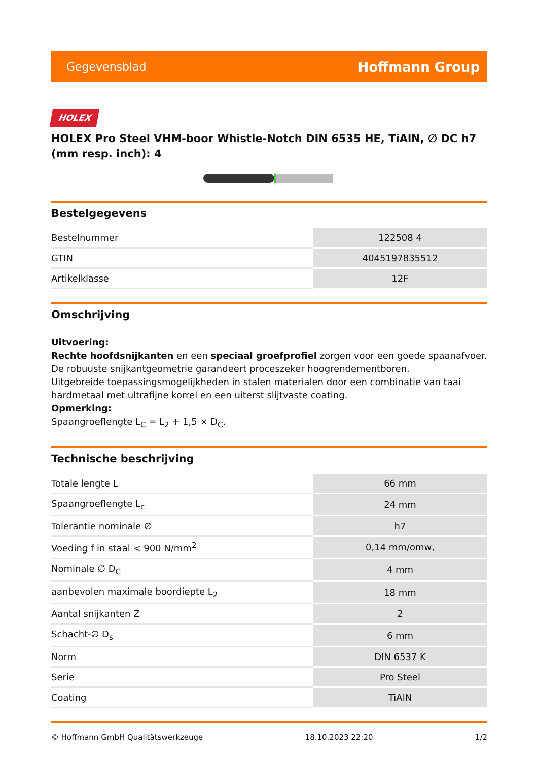Gegevensblad Hoffmann Group
HOLEX
HOLEX Pro Steel VHM-boor Whistle-Notch DIN 6535 HE, TiAlN, ∅ DC h7 (mm resp. inch): 4
Bestelgegevens
| Bestelnummer | 122508 4 |
| GTIN | 4045197835512 |
| Artikelklasse | 12F |
Omschrijving
Uitvoering:
Rechte hoofdsnijkanten en een speciaal groefprofiel zorgen voor een goede spaanafvoer. De robuuste snijkantgeometrie garandeert proceszeker hoogrendementboren.
Uitgebreide toepassingsmogelijkheden in stalen materialen door een combinatie van taai hardmetaal met ultrafijne korrel en een uiterst slijtvaste coating.
Opmerking:
Spaangroeflengte L<sub>C</sub> = L<sub>2</sub> + 1,5 × D<sub>C</sub>.
Technische beschrijving
| Totale lengte L | 66 mm |
| Spaangroeflengte L<sub>c</sub> | 24 mm |
| Tolerantie nominale ∅ | h7 |
| Voeding f in staal < 900 N/mm<sup>2</sup> | 0,14 mm/omw, |
| Nominale ∅ D<sub>C</sub> | 4 mm |
| aanbevolen maximale boordiepte L<sub>2</sub> | 18 mm |
| Aantal snijkanten Z | 2 |
| Schacht-∅ D<sub>s</sub> | 6 mm |
| Norm | DIN 6537 K |
| Serie | Pro Steel |
| Coating | TiAlN |
© Hoffmann GmbH Qualitätswerkzeuge 18.10.2023 22:20 1/2